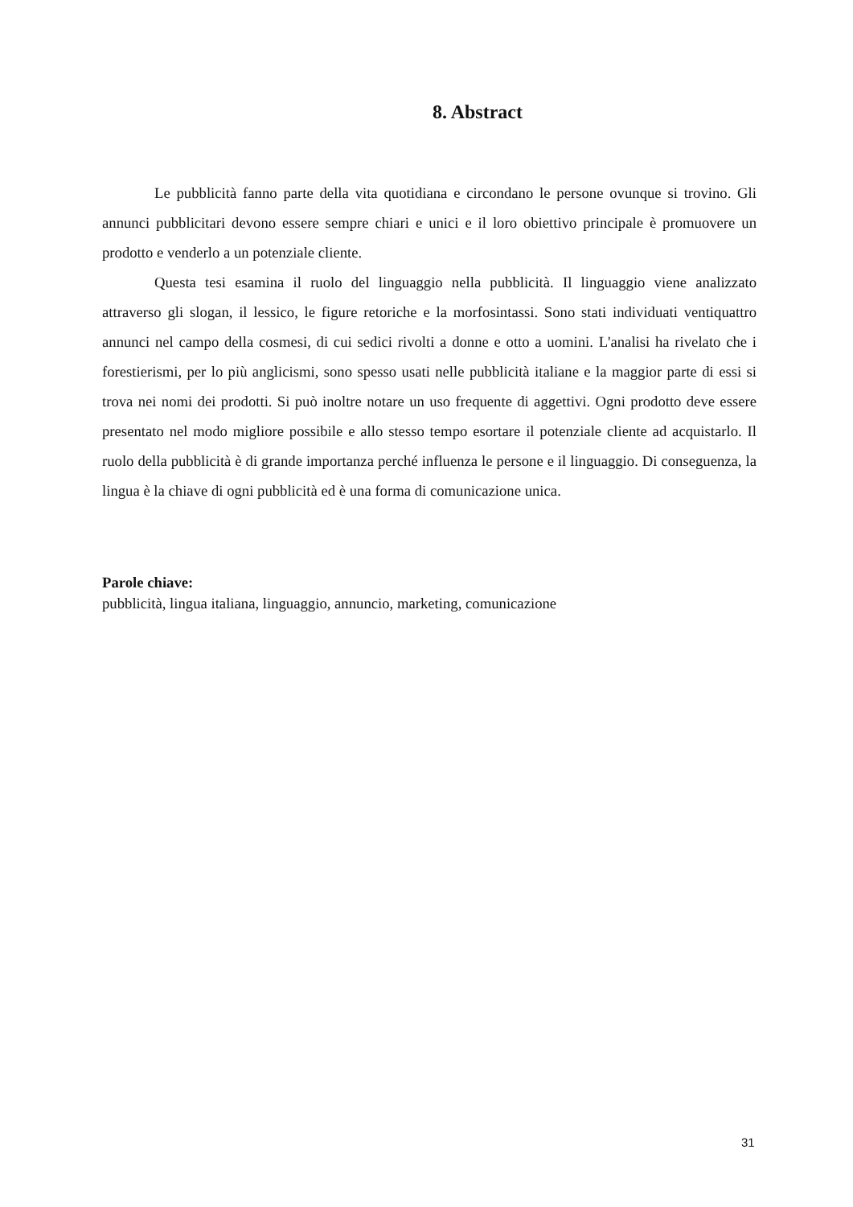8. Abstract
Le pubblicità fanno parte della vita quotidiana e circondano le persone ovunque si trovino. Gli annunci pubblicitari devono essere sempre chiari e unici e il loro obiettivo principale è promuovere un prodotto e venderlo a un potenziale cliente.
Questa tesi esamina il ruolo del linguaggio nella pubblicità. Il linguaggio viene analizzato attraverso gli slogan, il lessico, le figure retoriche e la morfosintassi. Sono stati individuati ventiquattro annunci nel campo della cosmesi, di cui sedici rivolti a donne e otto a uomini. L'analisi ha rivelato che i forestierismi, per lo più anglicismi, sono spesso usati nelle pubblicità italiane e la maggior parte di essi si trova nei nomi dei prodotti. Si può inoltre notare un uso frequente di aggettivi. Ogni prodotto deve essere presentato nel modo migliore possibile e allo stesso tempo esortare il potenziale cliente ad acquistarlo. Il ruolo della pubblicità è di grande importanza perché influenza le persone e il linguaggio. Di conseguenza, la lingua è la chiave di ogni pubblicità ed è una forma di comunicazione unica.
Parole chiave:
pubblicità, lingua italiana, linguaggio, annuncio, marketing, comunicazione
31